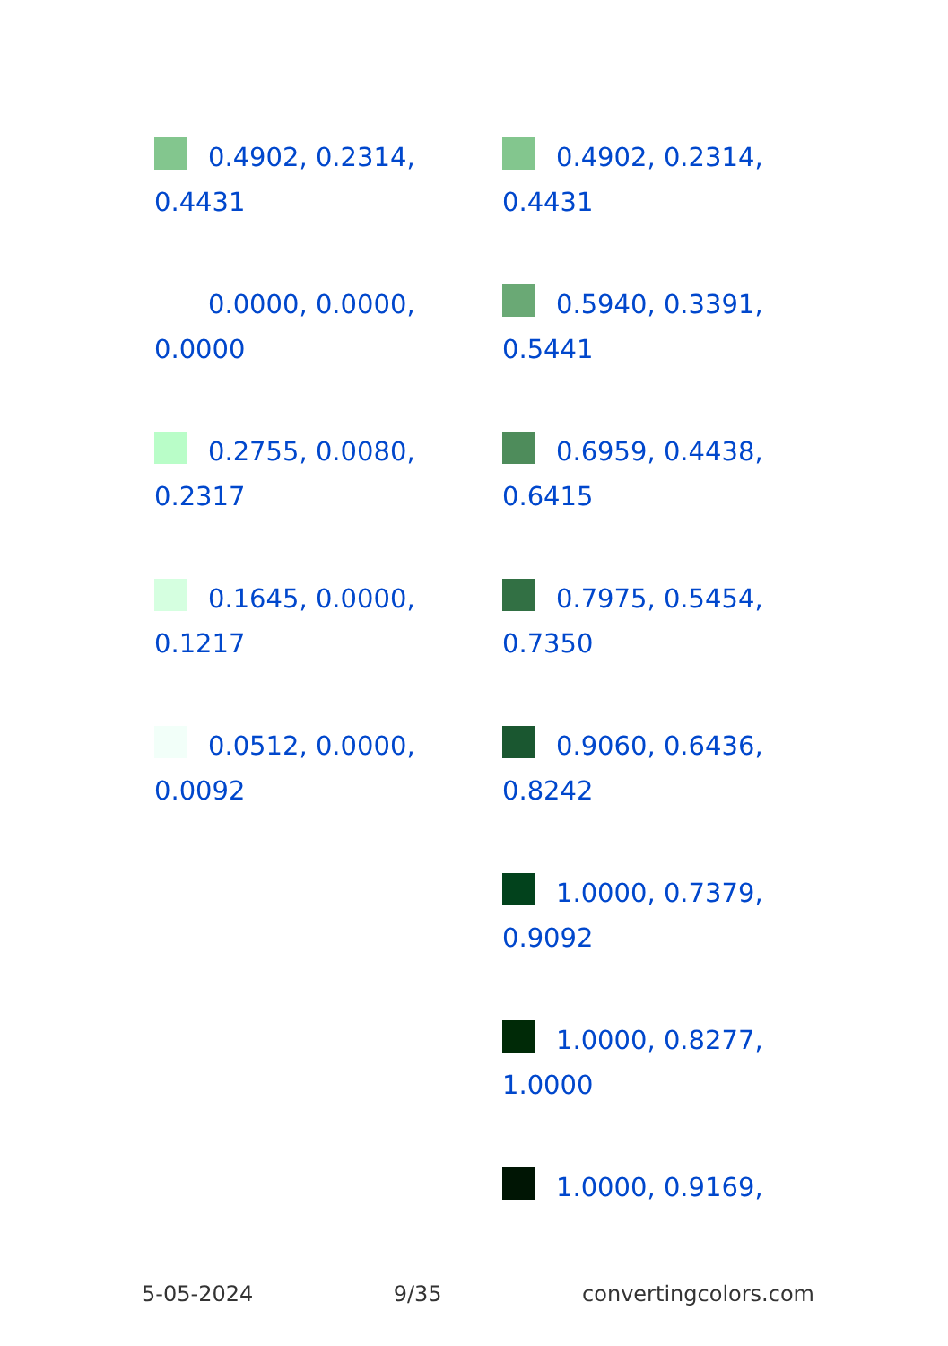0.4902, 0.2314, 0.4431
0.0000, 0.0000, 0.0000
0.2755, 0.0080, 0.2317
0.1645, 0.0000, 0.1217
0.0512, 0.0000, 0.0092
0.4902, 0.2314, 0.4431
0.5940, 0.3391, 0.5441
0.6959, 0.4438, 0.6415
0.7975, 0.5454, 0.7350
0.9060, 0.6436, 0.8242
1.0000, 0.7379, 0.9092
1.0000, 0.8277, 1.0000
1.0000, 0.9169,
5-05-2024 9/35 convertingcolors.com